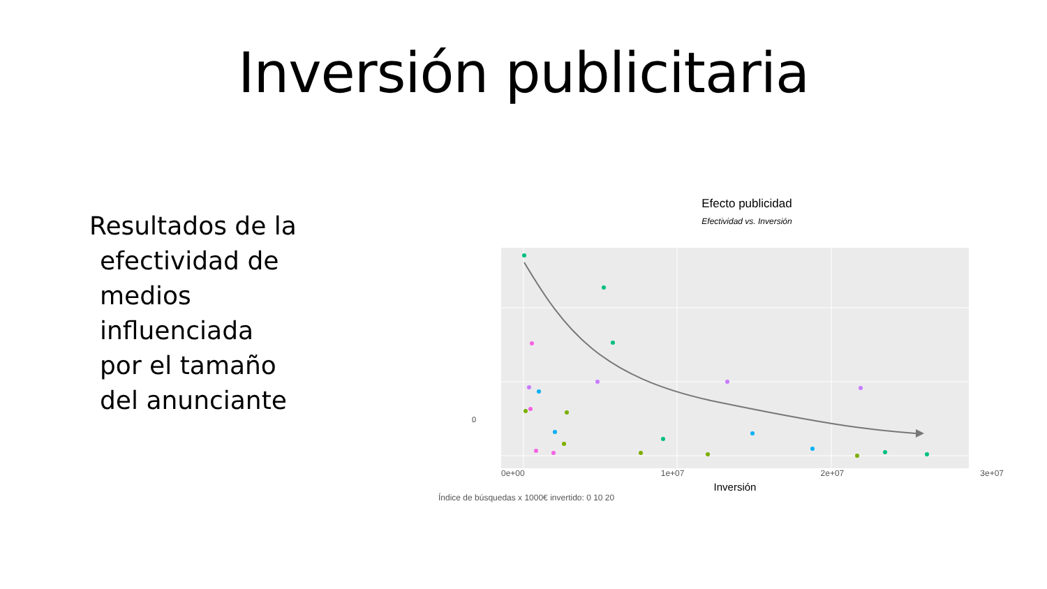Inversión publicitaria
Resultados de la
efectividad de
medios
influenciada
por el tamaño
del anunciante
Efecto publicidad
Efectividad vs. Inversión
0
0e+00 1e+07 2e+07 3e+07
Inversión
Índice de búsquedas x 1000€ invertido: 0 10 20